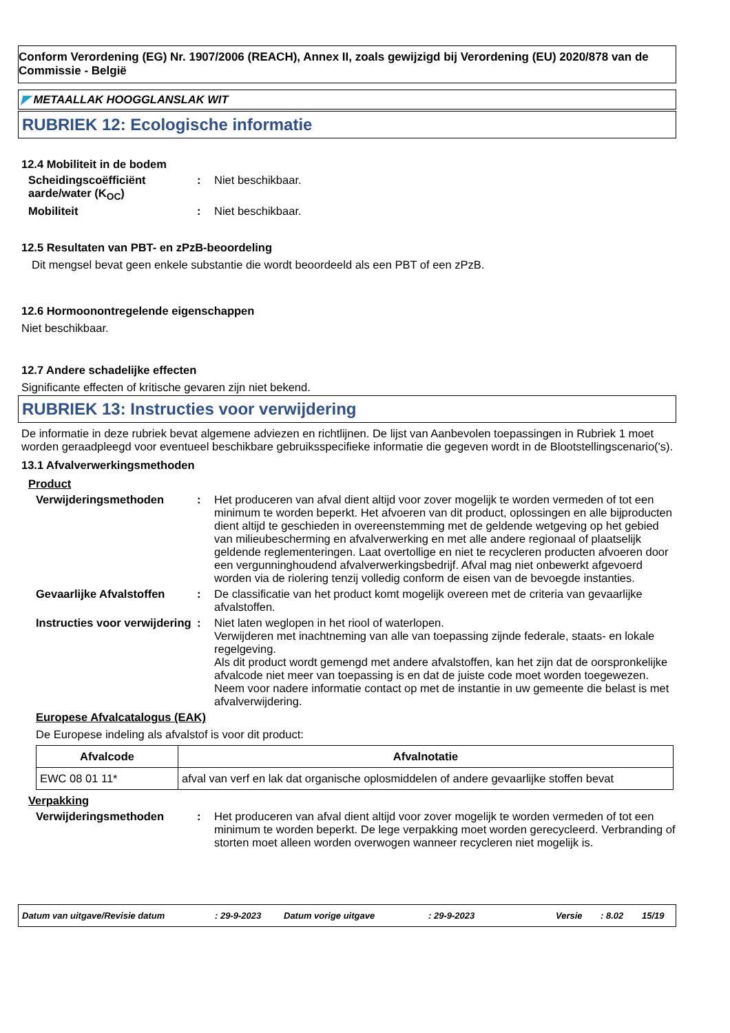Conform Verordening (EG) Nr. 1907/2006 (REACH), Annex II, zoals gewijzigd bij Verordening (EU) 2020/878 van de Commissie - België
◤ METAALLAK HOOGGLANSLAK WIT
RUBRIEK 12: Ecologische informatie
12.4 Mobiliteit in de bodem
Scheidingscoëfficiënt aarde/water (K<sub>OC</sub>)
: Niet beschikbaar.
Mobiliteit : Niet beschikbaar.
12.5 Resultaten van PBT- en zPzB-beoordeling
Dit mengsel bevat geen enkele substantie die wordt beoordeeld als een PBT of een zPzB.
12.6 Hormoonontregelende eigenschappen
Niet beschikbaar.
12.7 Andere schadelijke effecten
Significante effecten of kritische gevaren zijn niet bekend.
RUBRIEK 13: Instructies voor verwijdering
De informatie in deze rubriek bevat algemene adviezen en richtlijnen. De lijst van Aanbevolen toepassingen in Rubriek 1 moet worden geraadpleegd voor eventueel beschikbare gebruiksspecifieke informatie die gegeven wordt in de Blootstellingscenario('s).
13.1 Afvalverwerkingsmethoden
Product
Verwijderingsmethoden : Het produceren van afval dient altijd voor zover mogelijk te worden vermeden of tot een minimum te worden beperkt. Het afvoeren van dit product, oplossingen en alle bijproducten dient altijd te geschieden in overeenstemming met de geldende wetgeving op het gebied van milieubescherming en afvalverwerking en met alle andere regionaal of plaatselijk geldende reglementeringen. Laat overtollige en niet te recycleren producten afvoeren door een vergunninghoudend afvalverwerkingsbedrijf. Afval mag niet onbewerkt afgevoerd worden via de riolering tenzij volledig conform de eisen van de bevoegde instanties.
Gevaarlijke Afvalstoffen
: De classificatie van het product komt mogelijk overeen met de criteria van gevaarlijke afvalstoffen.
Instructies voor verwijdering
: Niet laten weglopen in het riool of waterlopen.
Verwijderen met inachtneming van alle van toepassing zijnde federale, staats- en lokale regelgeving.
Als dit product wordt gemengd met andere afvalstoffen, kan het zijn dat de oorspronkelijke afvalcode niet meer van toepassing is en dat de juiste code moet worden toegewezen.
Neem voor nadere informatie contact op met de instantie in uw gemeente die belast is met afvalverwijdering.
Europese Afvalcatalogus (EAK)
De Europese indeling als afvalstof is voor dit product:
| Afvalcode | Afvalnotatie |
| --- | --- |
| EWC 08 01 11* | afval van verf en lak dat organische oplosmiddelen of andere gevaarlijke stoffen bevat |
Verpakking
Verwijderingsmethoden : Het produceren van afval dient altijd voor zover mogelijk te worden vermeden of tot een minimum te worden beperkt. De lege verpakking moet worden gerecycleerd. Verbranding of storten moet alleen worden overwogen wanneer recycleren niet mogelijk is.
Datum van uitgave/Revisie datum : 29-9-2023 Datum vorige uitgave : 29-9-2023 Versie : 8.02 15/19